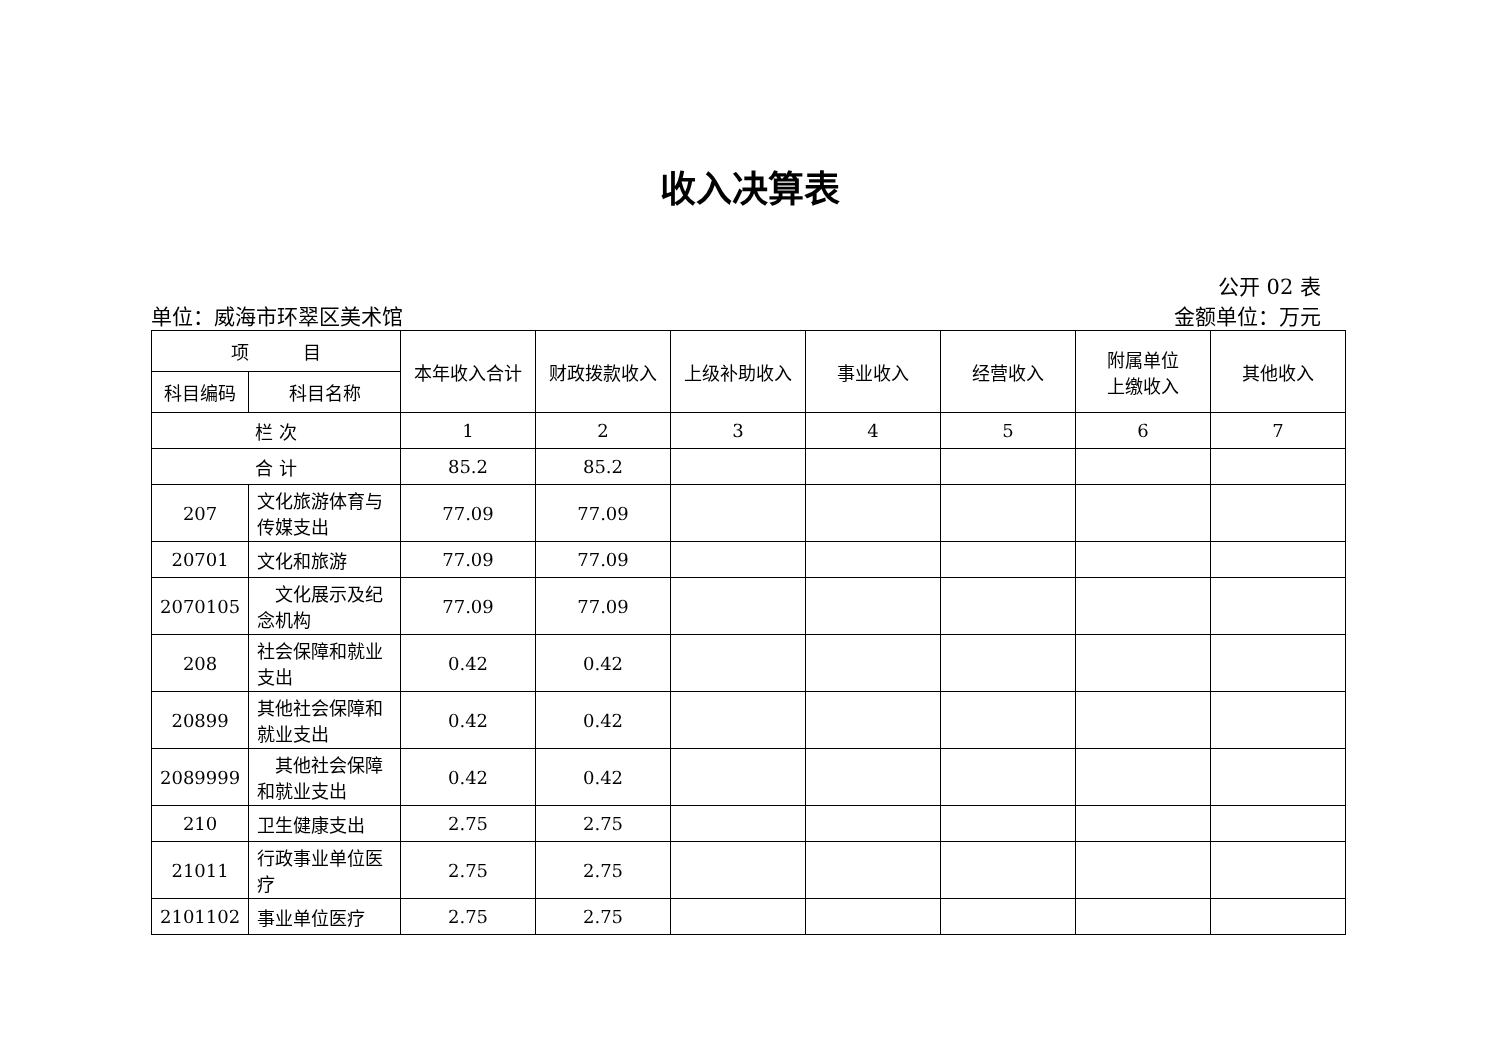收入决算表
公开 02 表
单位：威海市环翠区美术馆 金额单位：万元
| 项 目 | | 本年收入合计 | 财政拨款收入 | 上级补助收入 | 事业收入 | 经营收入 | 附属单位 上缴收入 | 其他收入 |
| --- | --- | --- | --- | --- | --- | --- | --- | --- |
| 科目编码 | 科目名称 | | | | | | | |
| 栏 次 | | 1 | 2 | 3 | 4 | 5 | 6 | 7 |
| 合 计 | | 85.2 | 85.2 | | | | | |
| 207 | 文化旅游体育与传媒支出 | 77.09 | 77.09 | | | | | |
| 20701 | 文化和旅游 | 77.09 | 77.09 | | | | | |
| 2070105 | 文化展示及纪念机构 | 77.09 | 77.09 | | | | | |
| 208 | 社会保障和就业支出 | 0.42 | 0.42 | | | | | |
| 20899 | 其他社会保障和就业支出 | 0.42 | 0.42 | | | | | |
| 2089999 | 其他社会保障和就业支出 | 0.42 | 0.42 | | | | | |
| 210 | 卫生健康支出 | 2.75 | 2.75 | | | | | |
| 21011 | 行政事业单位医疗 | 2.75 | 2.75 | | | | | |
| 2101102 | 事业单位医疗 | 2.75 | 2.75 | | | | | |